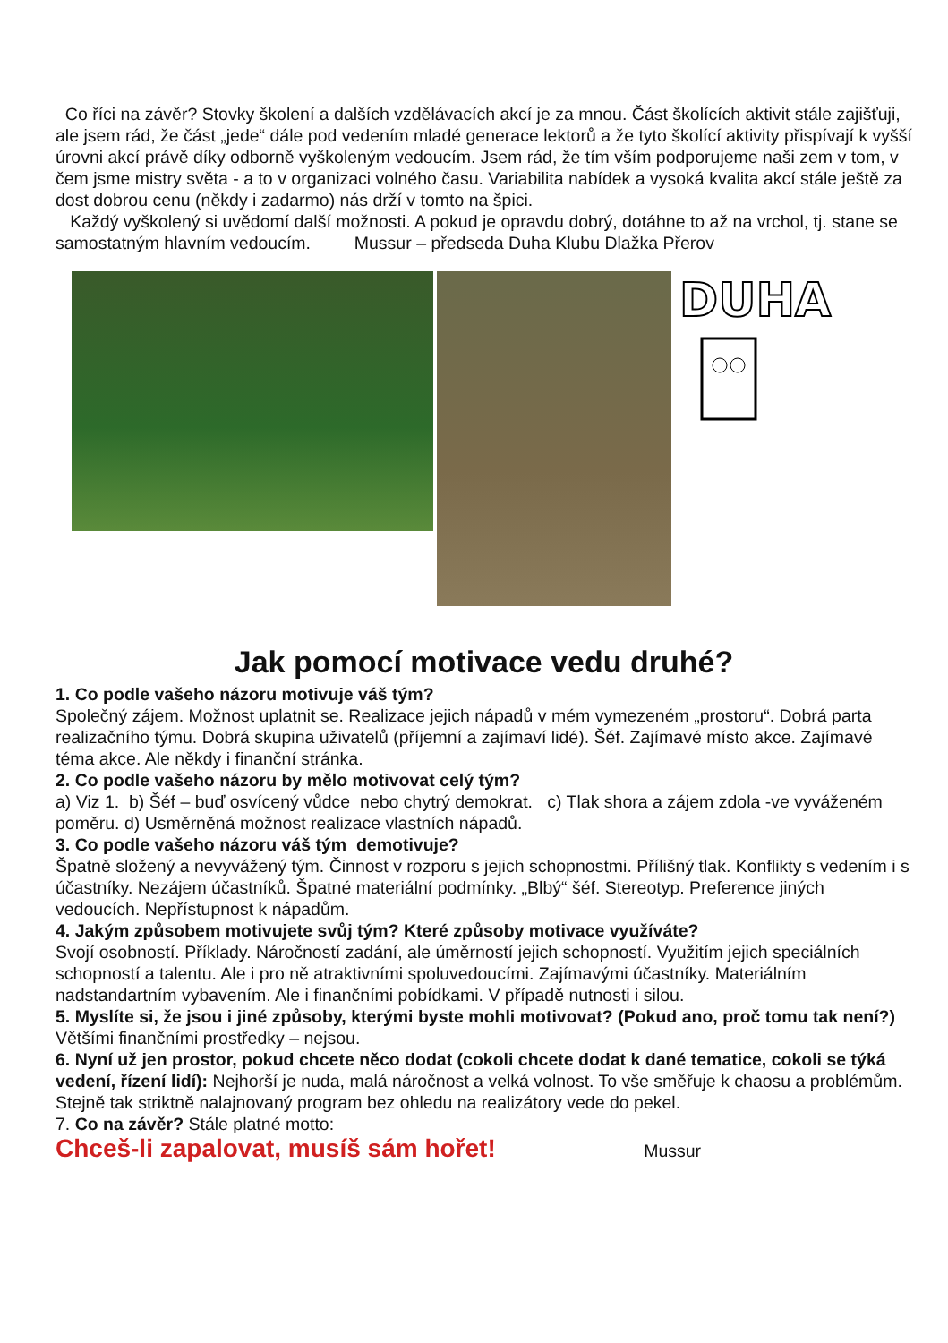Co říci na závěr? Stovky školení a dalších vzdělávacích akcí je za mnou. Část školících aktivit stále zajišťuji, ale jsem rád, že část „jede“ dále pod vedením mladé generace lektorů a že tyto školící aktivity přispívají k vyšší úrovni akcí právě díky odborně vyškoleným vedoucím. Jsem rád, že tím vším podporujeme naši zem v tom, v čem jsme mistry světa - a to v organizaci volného času. Variabilita nabídek a vysoká kvalita akcí stále ještě za dost dobrou cenu (někdy i zadarmo) nás drží v tomto na špici.
Každý vyškolený si uvědomí další možnosti. A pokud je opravdu dobrý, dotáhne to až na vrchol, tj. stane se samostatným hlavním vedoucím. Mussur – předseda Duha Klubu Dlažka Přerov
DUHA
Jak pomocí motivace vedu druhé?
1. Co podle vašeho názoru motivuje váš tým?
Společný zájem. Možnost uplatnit se. Realizace jejich nápadů v mém vymezeném „prostoru“. Dobrá parta realizačního týmu. Dobrá skupina uživatelů (příjemní a zajímaví lidé). Šéf. Zajímavé místo akce. Zajímavé téma akce. Ale někdy i finanční stránka.
2. Co podle vašeho názoru by mělo motivovat celý tým?
a) Viz 1. b) Šéf – buď osvícený vůdce nebo chytrý demokrat. c) Tlak shora a zájem zdola -ve vyváženém poměru. d) Usměrněná možnost realizace vlastních nápadů.
3. Co podle vašeho názoru váš tým demotivuje?
Špatně složený a nevyvážený tým. Činnost v rozporu s jejich schopnostmi. Přílišný tlak. Konflikty s vedením i s účastníky. Nezájem účastníků. Špatné materiální podmínky. „Blbý“ šéf. Stereotyp. Preference jiných vedoucích. Nepřístupnost k nápadům.
4. Jakým způsobem motivujete svůj tým? Které způsoby motivace využíváte?
Svojí osobností. Příklady. Náročností zadání, ale úměrností jejich schopností. Využitím jejich speciálních schopností a talentu. Ale i pro ně atraktivními spoluvedoucími. Zajímavými účastníky. Materiálním nadstandartním vybavením. Ale i finančními pobídkami. V případě nutnosti i silou.
5. Myslíte si, že jsou i jiné způsoby, kterými byste mohli motivovat? (Pokud ano, proč tomu tak není?)
Většími finančními prostředky – nejsou.
6. Nyní už jen prostor, pokud chcete něco dodat (cokoli chcete dodat k dané tematice, cokoli se týká vedení, řízení lidí): Nejhorší je nuda, malá náročnost a velká volnost. To vše směřuje k chaosu a problémům. Stejně tak striktně nalajnovaný program bez ohledu na realizátory vede do pekel.
7. Co na závěr? Stále platné motto:
Chceš-li zapalovat, musíš sám hořet! Mussur